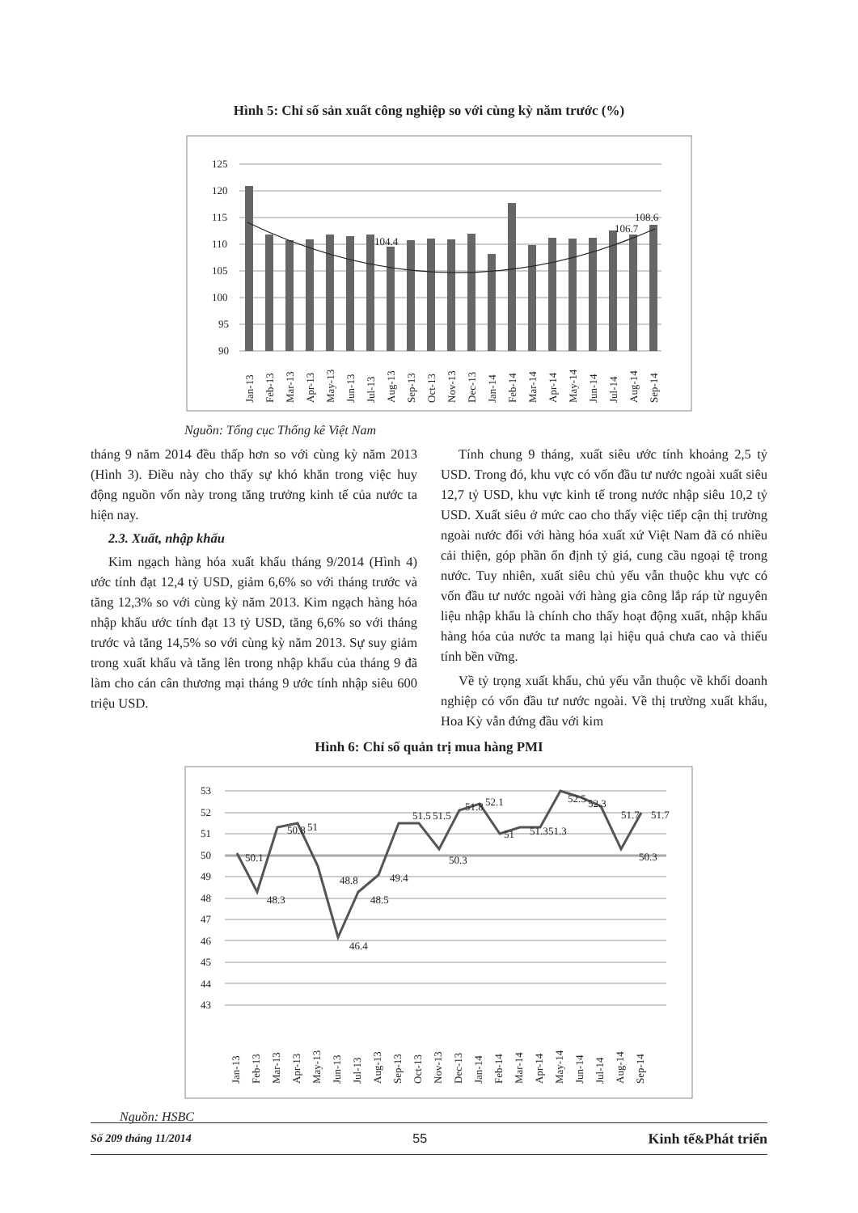Hình 5: Chỉ số sản xuất công nghiệp so với cùng kỳ năm trước (%)
125
120
115
110
105
100
95
90
104.4
106.7
108.6
Jan-13
Feb-13
Mar-13
Apr-13
May-13
Jun-13
Jul-13
Aug-13
Sep-13
Oct-13
Nov-13
Dec-13
Jan-14
Feb-14
Mar-14
Apr-14
May-14
Jun-14
Jul-14
Aug-14
Sep-14
Nguồn: Tổng cục Thống kê Việt Nam
tháng 9 năm 2014 đều thấp hơn so với cùng kỳ năm 2013 (Hình 3). Điều này cho thấy sự khó khăn trong việc huy động nguồn vốn này trong tăng trưởng kinh tế của nước ta hiện nay.
2.3. Xuất, nhập khẩu
Kim ngạch hàng hóa xuất khẩu tháng 9/2014 (Hình 4) ước tính đạt 12,4 tỷ USD, giảm 6,6% so với tháng trước và tăng 12,3% so với cùng kỳ năm 2013. Kim ngạch hàng hóa nhập khẩu ước tính đạt 13 tỷ USD, tăng 6,6% so với tháng trước và tăng 14,5% so với cùng kỳ năm 2013. Sự suy giảm trong xuất khẩu và tăng lên trong nhập khẩu của tháng 9 đã làm cho cán cân thương mại tháng 9 ước tính nhập siêu 600 triệu USD.
Tính chung 9 tháng, xuất siêu ước tính khoảng 2,5 tỷ USD. Trong đó, khu vực có vốn đầu tư nước ngoài xuất siêu 12,7 tỷ USD, khu vực kinh tế trong nước nhập siêu 10,2 tỷ USD. Xuất siêu ở mức cao cho thấy việc tiếp cận thị trường ngoài nước đối với hàng hóa xuất xứ Việt Nam đã có nhiều cải thiện, góp phần ổn định tỷ giá, cung cầu ngoại tệ trong nước. Tuy nhiên, xuất siêu chủ yếu vẫn thuộc khu vực có vốn đầu tư nước ngoài với hàng gia công lắp ráp từ nguyên liệu nhập khẩu là chính cho thấy hoạt động xuất, nhập khẩu hàng hóa của nước ta mang lại hiệu quả chưa cao và thiếu tính bền vững.
Về tỷ trọng xuất khẩu, chủ yếu vẫn thuộc về khối doanh nghiệp có vốn đầu tư nước ngoài. Về thị trường xuất khẩu, Hoa Kỳ vẫn đứng đầu với kim
Hình 6: Chỉ số quản trị mua hàng PMI
53
52
51
50
49
48
47
46
45
44
43
50.1
48.3
50.8
51
48.8
46.4
48.5
49.4
51.5
51.5
50.3
51.8
52.1
51
51.3
51.3
52.5
52.3
51.7
50.3
51.7
Jan-13
Feb-13
Mar-13
Apr-13
May-13
Jun-13
Jul-13
Aug-13
Sep-13
Oct-13
Nov-13
Dec-13
Jan-14
Feb-14
Mar-14
Apr-14
May-14
Jun-14
Jul-14
Aug-14
Sep-14
Nguồn: HSBC
Số 209 tháng 11/2014 55 Kinh tế&Phát triển